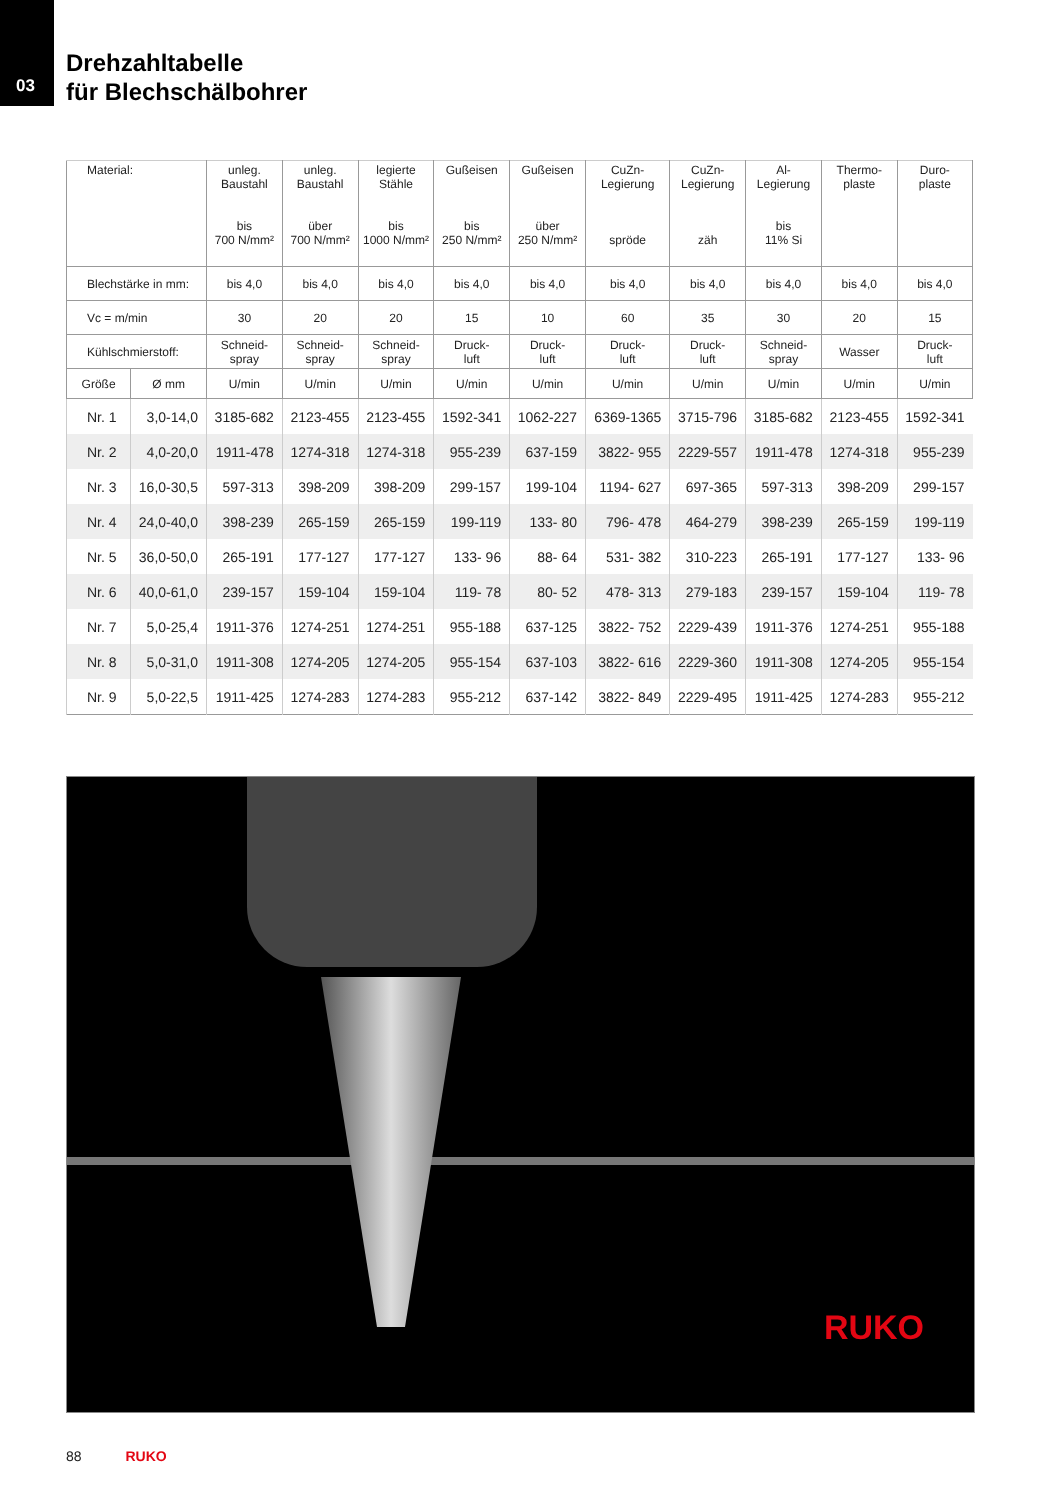03
Drehzahltabelle
für Blechschälbohrer
| Material: | | unleg. Baustahl bis 700 N/mm² | unleg. Baustahl über 700 N/mm² | legierte Stähle bis 1000 N/mm² | Gußeisen bis 250 N/mm² | Gußeisen über 250 N/mm² | CuZn- Legierung spröde | CuZn- Legierung zäh | Al- Legierung bis 11% Si | Thermo- plaste | Duro- plaste |
| --- | --- | --- | --- | --- | --- | --- | --- | --- | --- | --- | --- |
| Blechstärke in mm: | | bis 4,0 | bis 4,0 | bis 4,0 | bis 4,0 | bis 4,0 | bis 4,0 | bis 4,0 | bis 4,0 | bis 4,0 | bis 4,0 |
| Vc = m/min | | 30 | 20 | 20 | 15 | 10 | 60 | 35 | 30 | 20 | 15 |
| Kühlschmierstoff: | | Schneid- spray | Schneid- spray | Schneid- spray | Druck- luft | Druck- luft | Druck- luft | Druck- luft | Schneid- spray | Wasser | Druck- luft |
| Größe | Ø mm | U/min | U/min | U/min | U/min | U/min | U/min | U/min | U/min | U/min | U/min |
| Nr. 1 | 3,0-14,0 | 3185-682 | 2123-455 | 2123-455 | 1592-341 | 1062-227 | 6369-1365 | 3715-796 | 3185-682 | 2123-455 | 1592-341 |
| Nr. 2 | 4,0-20,0 | 1911-478 | 1274-318 | 1274-318 | 955-239 | 637-159 | 3822- 955 | 2229-557 | 1911-478 | 1274-318 | 955-239 |
| Nr. 3 | 16,0-30,5 | 597-313 | 398-209 | 398-209 | 299-157 | 199-104 | 1194- 627 | 697-365 | 597-313 | 398-209 | 299-157 |
| Nr. 4 | 24,0-40,0 | 398-239 | 265-159 | 265-159 | 199-119 | 133- 80 | 796- 478 | 464-279 | 398-239 | 265-159 | 199-119 |
| Nr. 5 | 36,0-50,0 | 265-191 | 177-127 | 177-127 | 133- 96 | 88- 64 | 531- 382 | 310-223 | 265-191 | 177-127 | 133- 96 |
| Nr. 6 | 40,0-61,0 | 239-157 | 159-104 | 159-104 | 119- 78 | 80- 52 | 478- 313 | 279-183 | 239-157 | 159-104 | 119- 78 |
| Nr. 7 | 5,0-25,4 | 1911-376 | 1274-251 | 1274-251 | 955-188 | 637-125 | 3822- 752 | 2229-439 | 1911-376 | 1274-251 | 955-188 |
| Nr. 8 | 5,0-31,0 | 1911-308 | 1274-205 | 1274-205 | 955-154 | 637-103 | 3822- 616 | 2229-360 | 1911-308 | 1274-205 | 955-154 |
| Nr. 9 | 5,0-22,5 | 1911-425 | 1274-283 | 1274-283 | 955-212 | 637-142 | 3822- 849 | 2229-495 | 1911-425 | 1274-283 | 955-212 |
RUKO
88 RUKO